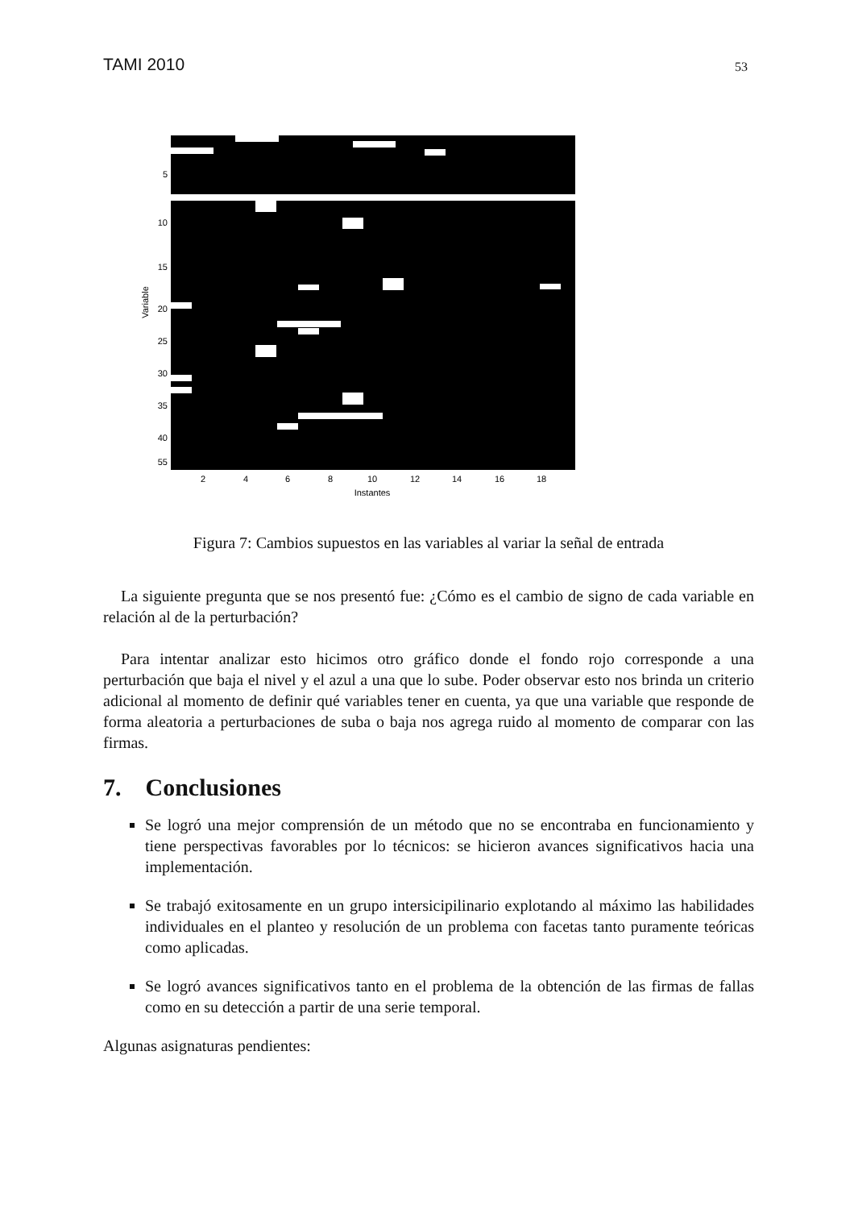TAMI 2010 53
5
10
15
20
25
30
35
40
55
2
4
6
8
10
12
14
16
18
Instantes
Variable
Figura 7: Cambios supuestos en las variables al variar la señal de entrada
La siguiente pregunta que se nos presentó fue: ¿Cómo es el cambio de signo de cada variable en relación al de la perturbación?
Para intentar analizar esto hicimos otro gráfico donde el fondo rojo corresponde a una perturbación que baja el nivel y el azul a una que lo sube. Poder observar esto nos brinda un criterio adicional al momento de definir qué variables tener en cuenta, ya que una variable que responde de forma aleatoria a perturbaciones de suba o baja nos agrega ruido al momento de comparar con las firmas.
7. Conclusiones
Se logró una mejor comprensión de un método que no se encontraba en funcionamiento y tiene perspectivas favorables por lo técnicos: se hicieron avances significativos hacia una implementación.
Se trabajó exitosamente en un grupo intersicipilinario explotando al máximo las habilidades individuales en el planteo y resolución de un problema con facetas tanto puramente teóricas como aplicadas.
Se logró avances significativos tanto en el problema de la obtención de las firmas de fallas como en su detección a partir de una serie temporal.
Algunas asignaturas pendientes: